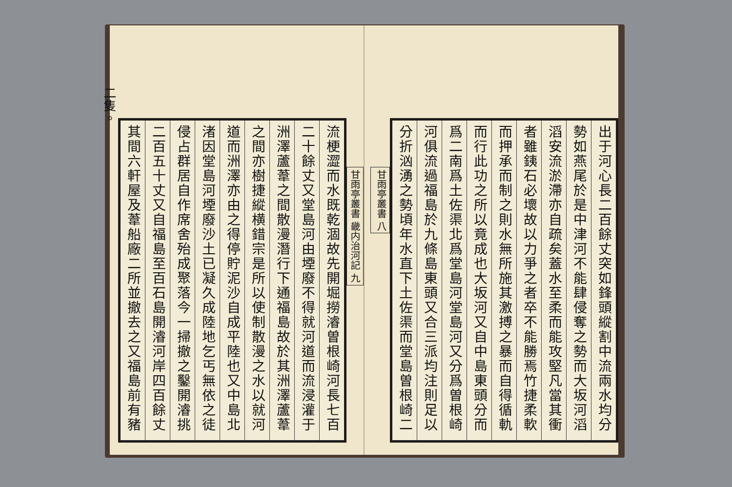出于河心長二百餘丈突如鋒頭縱割中流兩水均分
勢如燕尾於是中津河不能肆侵奪之勢而大坂河滔
滔安流淤滯亦自疏矣蓋水至柔而能攻堅凡當其衝
者雖銕石必壞故以力爭之者卒不能勝焉竹捷柔軟
而押承而制之則水無所施其激搏之暴而自得循軌
而行此功之所以竟成也大坂河又自中島東頭分而
爲二南爲土佐渠北爲堂島河堂島河又分爲曽根崎
河俱流過福島於九條島東頭又合三派均注則足以
分折汹湧之勢頃年水直下土佐渠而堂島曽根崎二
甘雨亭叢書 八
甘雨亭叢書 畿内治河記 九
流梗澀而水既乾涸故先開堀撈濬曽根崎河長七百
二十餘丈又堂島河由堙廢不得就河道而流浸灌于
洲澤蘆葦之間散漫潛行下通福島故於其洲澤蘆葦
之間亦樹捷縱横錯宗是所以使制散漫之水以就河
道而洲澤亦由之得停貯泥沙自成平陸也又中島北
渚因堂島河堙廢沙土已凝久成陸地乞丐無依之徒
侵占群居自作席舍殆成聚落今一掃撤之鑿開濬挑
二百五十丈又自福島至百石島開濬河岸四百餘丈
其間六軒屋及葦船廠二所並撤去之又福島前有豬
二隻。